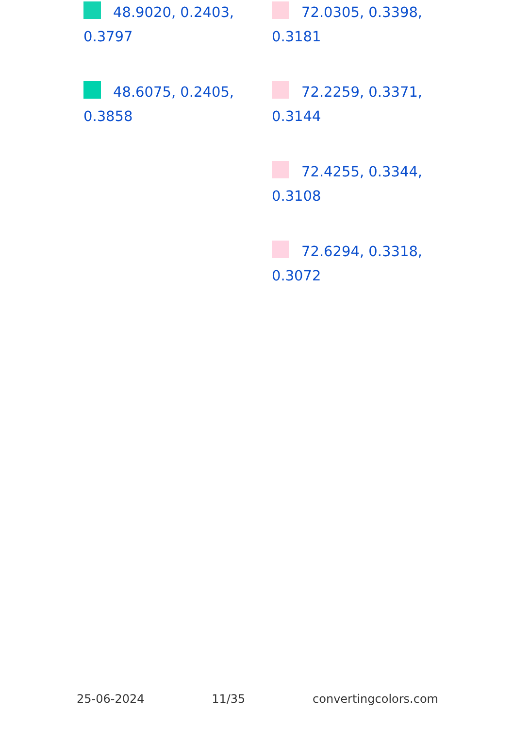48.9020, 0.2403, 0.3797
48.6075, 0.2405, 0.3858
72.0305, 0.3398, 0.3181
72.2259, 0.3371, 0.3144
72.4255, 0.3344, 0.3108
72.6294, 0.3318, 0.3072
25-06-2024 11/35 convertingcolors.com